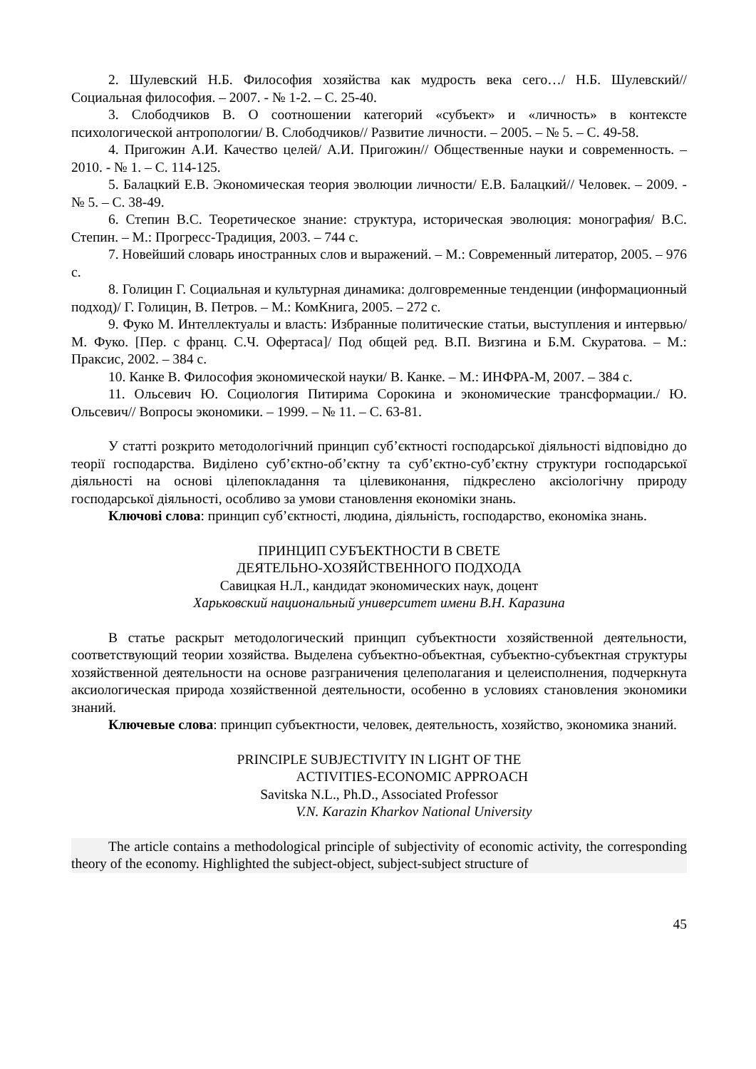2. Шулевский Н.Б. Философия хозяйства как мудрость века сего…/ Н.Б. Шулевский// Социальная философия. – 2007. - № 1-2. – С. 25-40.
3. Слободчиков В. О соотношении категорий «субъект» и «личность» в контексте психологической антропологии/ В. Слободчиков// Развитие личности. – 2005. – № 5. – С. 49-58.
4. Пригожин А.И. Качество целей/ А.И. Пригожин// Общественные науки и современность. – 2010. - № 1. – С. 114-125.
5. Балацкий Е.В. Экономическая теория эволюции личности/ Е.В. Балацкий// Человек. – 2009. - № 5. – С. 38-49.
6. Степин В.С. Теоретическое знание: структура, историческая эволюция: монография/ В.С. Степин. – М.: Прогресс-Традиция, 2003. – 744 с.
7. Новейший словарь иностранных слов и выражений. – М.: Современный литератор, 2005. – 976 с.
8. Голицин Г. Социальная и культурная динамика: долговременные тенденции (информационный подход)/ Г. Голицин, В. Петров. – М.: КомКнига, 2005. – 272 с.
9. Фуко М. Интеллектуалы и власть: Избранные политические статьи, выступления и интервью/ М. Фуко. [Пер. с франц. С.Ч. Офертаса]/ Под общей ред. В.П. Визгина и Б.М. Скуратова. – М.: Праксис, 2002. – 384 с.
10. Канке В. Философия экономической науки/ В. Канке. – М.: ИНФРА-М, 2007. – 384 с.
11. Ольсевич Ю. Социология Питирима Сорокина и экономические трансформации./ Ю. Ольсевич// Вопросы экономики. – 1999. – № 11. – С. 63-81.
У статті розкрито методологічний принцип суб’єктності господарської діяльності відповідно до теорії господарства. Виділено суб’єктно-об’єктну та суб’єктно-суб’єктну структури господарської діяльності на основі цілепокладання та цілевиконання, підкреслено аксіологічну природу господарської діяльності, особливо за умови становлення економіки знань.
Ключові слова: принцип суб’єктності, людина, діяльність, господарство, економіка знань.
ПРИНЦИП СУБЪЕКТНОСТИ В СВЕТЕ
ДЕЯТЕЛЬНО-ХОЗЯЙСТВЕННОГО ПОДХОДА
Савицкая Н.Л., кандидат экономических наук, доцент
Харьковский национальный университет имени В.Н. Каразина
В статье раскрыт методологический принцип субъектности хозяйственной деятельности, соответствующий теории хозяйства. Выделена субъектно-объектная, субъектно-субъектная структуры хозяйственной деятельности на основе разграничения целеполагания и целеисполнения, подчеркнута аксиологическая природа хозяйственной деятельности, особенно в условиях становления экономики знаний.
Ключевые слова: принцип субъектности, человек, деятельность, хозяйство, экономика знаний.
PRINCIPLE SUBJECTIVITY IN LIGHT OF THE
ACTIVITIES-ECONOMIC APPROACH
Savitska N.L., Ph.D., Associated Professor
V.N. Karazin Kharkov National University
The article contains a methodological principle of subjectivity of economic activity, the corresponding theory of the economy. Highlighted the subject-object, subject-subject structure of
45